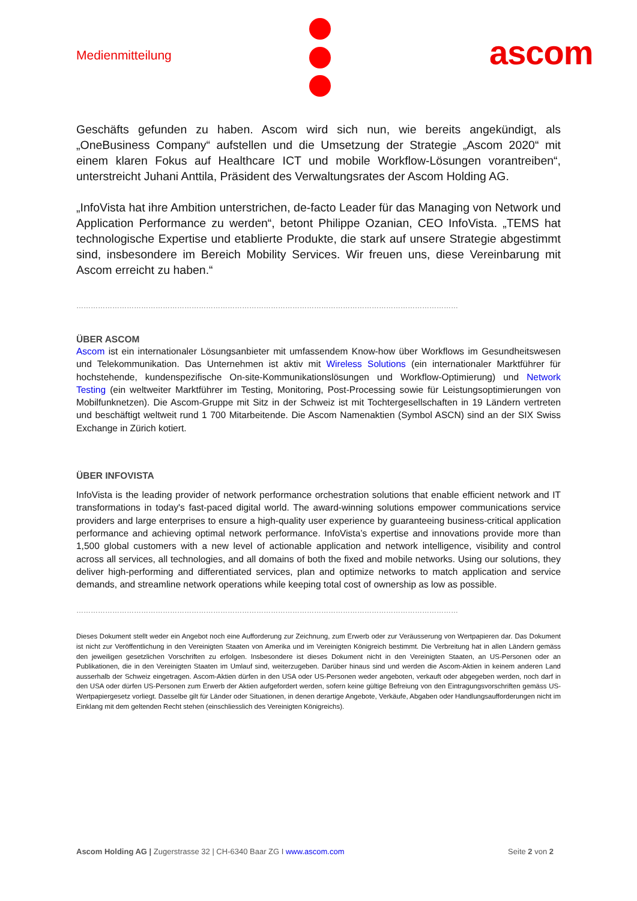Medienmitteilung ascom
Geschäfts gefunden zu haben. Ascom wird sich nun, wie bereits angekündigt, als „OneBusiness Company“ aufstellen und die Umsetzung der Strategie „Ascom 2020“ mit einem klaren Fokus auf Healthcare ICT und mobile Workflow-Lösungen vorantreiben“, unterstreicht Juhani Anttila, Präsident des Verwaltungsrates der Ascom Holding AG.
„InfoVista hat ihre Ambition unterstrichen, de-facto Leader für das Managing von Network und Application Performance zu werden“, betont Philippe Ozanian, CEO InfoVista. „TEMS hat technologische Expertise und etablierte Produkte, die stark auf unsere Strategie abgestimmt sind, insbesondere im Bereich Mobility Services. Wir freuen uns, diese Vereinbarung mit Ascom erreicht zu haben.“
……………………………………………………………………………………………………………………………………………
ÜBER ASCOM
Ascom ist ein internationaler Lösungsanbieter mit umfassendem Know-how über Workflows im Gesundheitswesen und Telekommunikation. Das Unternehmen ist aktiv mit Wireless Solutions (ein internationaler Marktführer für hochstehende, kundenspezifische On-site-Kommunikationslösungen und Workflow-Optimierung) und Network Testing (ein weltweiter Marktführer im Testing, Monitoring, Post-Processing sowie für Leistungsoptimierungen von Mobilfunknetzen). Die Ascom-Gruppe mit Sitz in der Schweiz ist mit Tochtergesellschaften in 19 Ländern vertreten und beschäftigt weltweit rund 1 700 Mitarbeitende. Die Ascom Namenaktien (Symbol ASCN) sind an der SIX Swiss Exchange in Zürich kotiert.
ÜBER INFOVISTA
InfoVista is the leading provider of network performance orchestration solutions that enable efficient network and IT transformations in today's fast-paced digital world. The award-winning solutions empower communications service providers and large enterprises to ensure a high-quality user experience by guaranteeing business-critical application performance and achieving optimal network performance. InfoVista’s expertise and innovations provide more than 1,500 global customers with a new level of actionable application and network intelligence, visibility and control across all services, all technologies, and all domains of both the fixed and mobile networks. Using our solutions, they deliver high-performing and differentiated services, plan and optimize networks to match application and service demands, and streamline network operations while keeping total cost of ownership as low as possible.
……………………………………………………………………………………………………………………………………………
Dieses Dokument stellt weder ein Angebot noch eine Aufforderung zur Zeichnung, zum Erwerb oder zur Veräusserung von Wertpapieren dar. Das Dokument ist nicht zur Veröffentlichung in den Vereinigten Staaten von Amerika und im Vereinigten Königreich bestimmt. Die Verbreitung hat in allen Ländern gemäss den jeweiligen gesetzlichen Vorschriften zu erfolgen. Insbesondere ist dieses Dokument nicht in den Vereinigten Staaten, an US-Personen oder an Publikationen, die in den Vereinigten Staaten im Umlauf sind, weiterzugeben. Darüber hinaus sind und werden die Ascom-Aktien in keinem anderen Land ausserhalb der Schweiz eingetragen. Ascom-Aktien dürfen in den USA oder US-Personen weder angeboten, verkauft oder abgegeben werden, noch darf in den USA oder dürfen US-Personen zum Erwerb der Aktien aufgefordert werden, sofern keine gültige Befreiung von den Eintragungsvorschriften gemäss US-Wertpapiergesetz vorliegt. Dasselbe gilt für Länder oder Situationen, in denen derartige Angebote, Verkäufe, Abgaben oder Handlungsaufforderungen nicht im Einklang mit dem geltenden Recht stehen (einschliesslich des Vereinigten Königreichs).
Ascom Holding AG | Zugerstrasse 32 | CH-6340 Baar ZG I www.ascom.com Seite 2 von 2